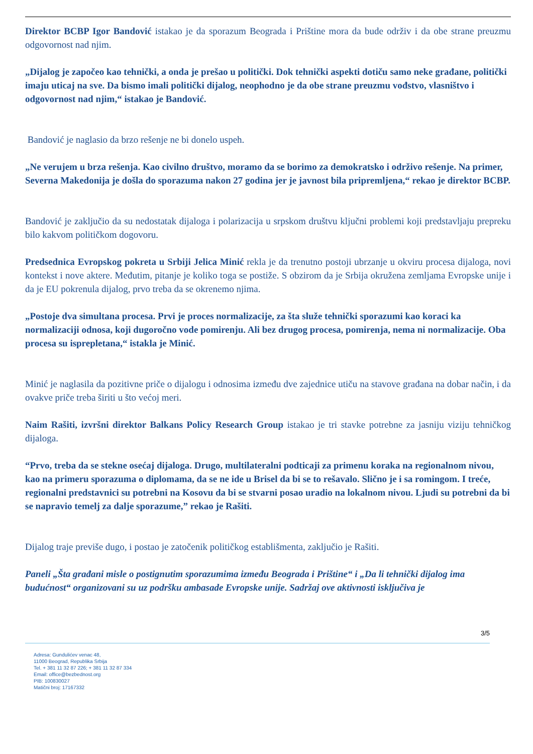Direktor BCBP Igor Bandović istakao je da sporazum Beograda i Prištine mora da bude održiv i da obe strane preuzmu odgovornost nad njim.
„Dijalog je započeo kao tehnički, a onda je prešao u politički. Dok tehnički aspekti dotiču samo neke građane, politički imaju uticaj na sve. Da bismo imali politički dijalog, neophodno je da obe strane preuzmu vođstvo, vlasništvo i odgovornost nad njim,“ istakao je Bandović.
Bandović je naglasio da brzo rešenje ne bi donelo uspeh.
„Ne verujem u brza rešenja. Kao civilno društvo, moramo da se borimo za demokratsko i održivo rešenje. Na primer, Severna Makedonija je došla do sporazuma nakon 27 godina jer je javnost bila pripremljena,“ rekao je direktor BCBP.
Bandović je zaključio da su nedostatak dijaloga i polarizacija u srpskom društvu ključni problemi koji predstavljaju prepreku bilo kakvom političkom dogovoru.
Predsednica Evropskog pokreta u Srbiji Jelica Minić rekla je da trenutno postoji ubrzanje u okviru procesa dijaloga, novi kontekst i nove aktere. Međutim, pitanje je koliko toga se postiže. S obzirom da je Srbija okružena zemljama Evropske unije i da je EU pokrenula dijalog, prvo treba da se okrenemo njima.
„Postoje dva simultana procesa. Prvi je proces normalizacije, za šta služe tehnički sporazumi kao koraci ka normalizaciji odnosa, koji dugoročno vode pomirenju. Ali bez drugog procesa, pomirenja, nema ni normalizacije. Oba procesa su isprepletana,“ istakla je Minić.
Minić je naglasila da pozitivne priče o dijalogu i odnosima između dve zajednice utiču na stavove građana na dobar način, i da ovakve priče treba širiti u što većoj meri.
Naim Rašiti, izvršni direktor Balkans Policy Research Group istakao je tri stavke potrebne za jasniju viziju tehničkog dijaloga.
“Prvo, treba da se stekne osećaj dijaloga. Drugo, multilateralni podticaji za primenu koraka na regionalnom nivou, kao na primeru sporazuma o diplomama, da se ne ide u Brisel da bi se to rešavalo. Slično je i sa romingom. I treće, regionalni predstavnici su potrebni na Kosovu da bi se stvarni posao uradio na lokalnom nivou. Ljudi su potrebni da bi se napravio temelj za dalje sporazume,” rekao je Rašiti.
Dijalog traje previše dugo, i postao je zatočenik političkog establišmenta, zaključio je Rašiti.
Paneli „Šta građani misle o postignutim sporazumima između Beograda i Prištine“ i „Da li tehnički dijalog ima budućnost“ organizovani su uz podršku ambasade Evropske unije. Sadržaj ove aktivnosti isključiva je
3/5
Adresa: Gundulićev venac 48,
11000 Beograd, Republika Srbija
Tel. + 381 11 32 87 226; + 381 11 32 87 334
Email: office@bezbednost.org
PIB: 100830027
Matični broj: 17167332